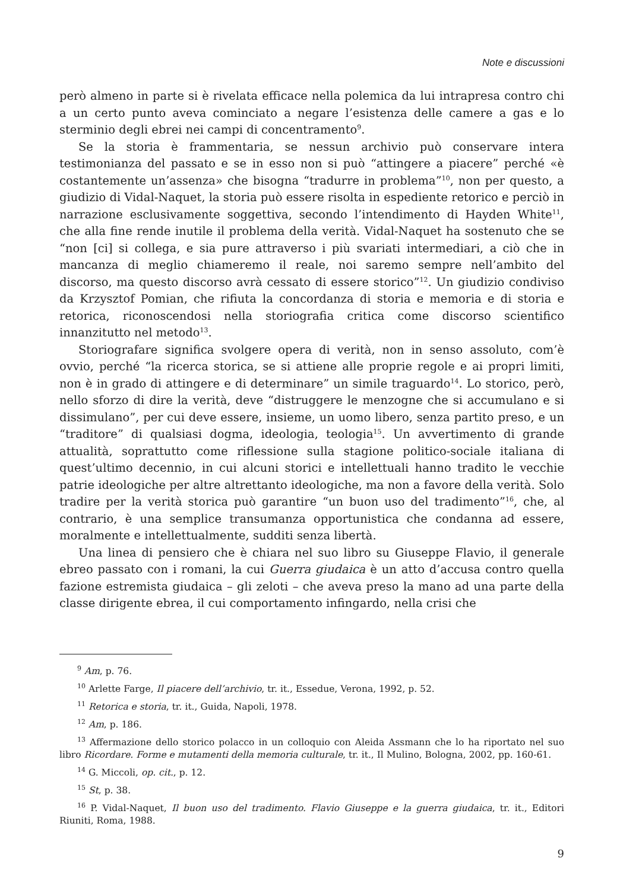Note e discussioni
però almeno in parte si è rivelata efficace nella polemica da lui intrapresa contro chi a un certo punto aveva cominciato a negare l’esistenza delle camere a gas e lo sterminio degli ebrei nei campi di concentramento<sup>9</sup>.
Se la storia è frammentaria, se nessun archivio può conservare intera testimonianza del passato e se in esso non si può “attingere a piacere” perché «è costantemente un’assenza» che bisogna “tradurre in problema”<sup>10</sup>, non per questo, a giudizio di Vidal-Naquet, la storia può essere risolta in espediente retorico e perciò in narrazione esclusivamente soggettiva, secondo l’intendimento di Hayden White<sup>11</sup>, che alla fine rende inutile il problema della verità. Vidal-Naquet ha sostenuto che se “non [ci] si collega, e sia pure attraverso i più svariati intermediari, a ciò che in mancanza di meglio chiameremo il reale, noi saremo sempre nell’ambito del discorso, ma questo discorso avrà cessato di essere storico”<sup>12</sup>. Un giudizio condiviso da Krzysztof Pomian, che rifiuta la concordanza di storia e memoria e di storia e retorica, riconoscendosi nella storiografia critica come discorso scientifico innanzitutto nel metodo<sup>13</sup>.
Storiografare significa svolgere opera di verità, non in senso assoluto, com’è ovvio, perché “la ricerca storica, se si attiene alle proprie regole e ai propri limiti, non è in grado di attingere e di determinare” un simile traguardo<sup>14</sup>. Lo storico, però, nello sforzo di dire la verità, deve “distruggere le menzogne che si accumulano e si dissimulano”, per cui deve essere, insieme, un uomo libero, senza partito preso, e un “traditore” di qualsiasi dogma, ideologia, teologia<sup>15</sup>. Un avvertimento di grande attualità, soprattutto come riflessione sulla stagione politico-sociale italiana di quest’ultimo decennio, in cui alcuni storici e intellettuali hanno tradito le vecchie patrie ideologiche per altre altrettanto ideologiche, ma non a favore della verità. Solo tradire per la verità storica può garantire “un buon uso del tradimento”<sup>16</sup>, che, al contrario, è una semplice transumanza opportunistica che condanna ad essere, moralmente e intellettualmente, sudditi senza libertà.
Una linea di pensiero che è chiara nel suo libro su Giuseppe Flavio, il generale ebreo passato con i romani, la cui Guerra giudaica è un atto d’accusa contro quella fazione estremista giudaica – gli zeloti – che aveva preso la mano ad una parte della classe dirigente ebrea, il cui comportamento infingardo, nella crisi che
<sup>9</sup> Am, p. 76.
<sup>10</sup> Arlette Farge, Il piacere dell’archivio, tr. it., Essedue, Verona, 1992, p. 52.
<sup>11</sup> Retorica e storia, tr. it., Guida, Napoli, 1978.
<sup>12</sup> Am, p. 186.
<sup>13</sup> Affermazione dello storico polacco in un colloquio con Aleida Assmann che lo ha riportato nel suo libro Ricordare. Forme e mutamenti della memoria culturale, tr. it., Il Mulino, Bologna, 2002, pp. 160-61.
<sup>14</sup> G. Miccoli, op. cit., p. 12.
<sup>15</sup> St, p. 38.
<sup>16</sup> P. Vidal-Naquet, Il buon uso del tradimento. Flavio Giuseppe e la guerra giudaica, tr. it., Editori Riuniti, Roma, 1988.
9